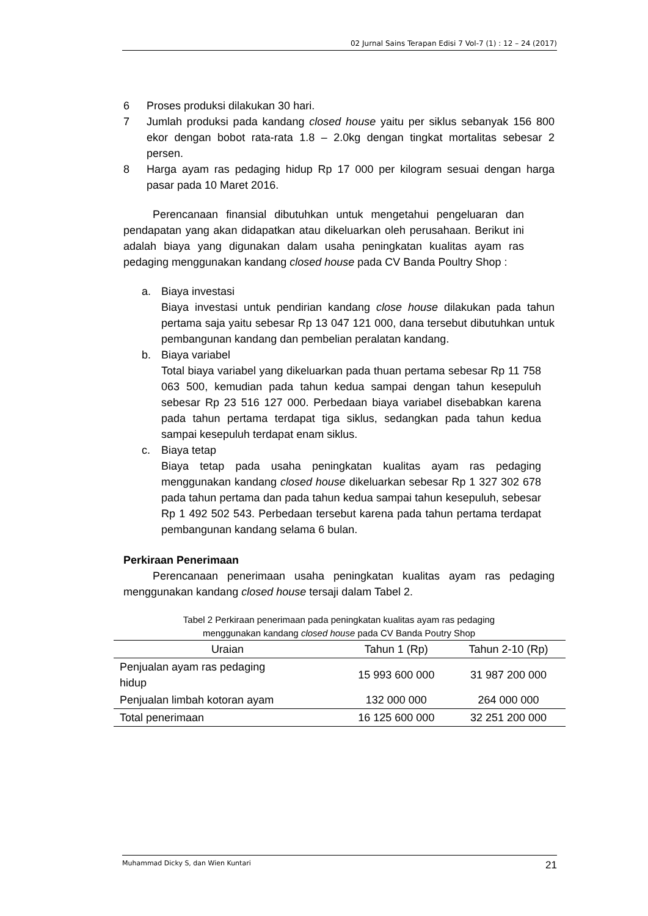02 Jurnal Sains Terapan Edisi 7 Vol-7 (1) : 12 – 24 (2017)
6 Proses produksi dilakukan 30 hari.
7 Jumlah produksi pada kandang closed house yaitu per siklus sebanyak 156 800 ekor dengan bobot rata-rata 1.8 – 2.0kg dengan tingkat mortalitas sebesar 2 persen.
8 Harga ayam ras pedaging hidup Rp 17 000 per kilogram sesuai dengan harga pasar pada 10 Maret 2016.
Perencanaan finansial dibutuhkan untuk mengetahui pengeluaran dan pendapatan yang akan didapatkan atau dikeluarkan oleh perusahaan. Berikut ini adalah biaya yang digunakan dalam usaha peningkatan kualitas ayam ras pedaging menggunakan kandang closed house pada CV Banda Poultry Shop :
a. Biaya investasi
Biaya investasi untuk pendirian kandang close house dilakukan pada tahun pertama saja yaitu sebesar Rp 13 047 121 000, dana tersebut dibutuhkan untuk pembangunan kandang dan pembelian peralatan kandang.
b. Biaya variabel
Total biaya variabel yang dikeluarkan pada thuan pertama sebesar Rp 11 758 063 500, kemudian pada tahun kedua sampai dengan tahun kesepuluh sebesar Rp 23 516 127 000. Perbedaan biaya variabel disebabkan karena pada tahun pertama terdapat tiga siklus, sedangkan pada tahun kedua sampai kesepuluh terdapat enam siklus.
c. Biaya tetap
Biaya tetap pada usaha peningkatan kualitas ayam ras pedaging menggunakan kandang closed house dikeluarkan sebesar Rp 1 327 302 678 pada tahun pertama dan pada tahun kedua sampai tahun kesepuluh, sebesar Rp 1 492 502 543. Perbedaan tersebut karena pada tahun pertama terdapat pembangunan kandang selama 6 bulan.
Perkiraan Penerimaan
Perencanaan penerimaan usaha peningkatan kualitas ayam ras pedaging menggunakan kandang closed house tersaji dalam Tabel 2.
Tabel 2 Perkiraan penerimaan pada peningkatan kualitas ayam ras pedaging
menggunakan kandang closed house pada CV Banda Poutry Shop
| Uraian | Tahun 1 (Rp) | Tahun 2-10 (Rp) |
| --- | --- | --- |
| Penjualan ayam ras pedaging hidup | 15 993 600 000 | 31 987 200 000 |
| Penjualan limbah kotoran ayam | 132 000 000 | 264 000 000 |
| Total penerimaan | 16 125 600 000 | 32 251 200 000 |
Muhammad Dicky S, dan Wien Kuntari 21